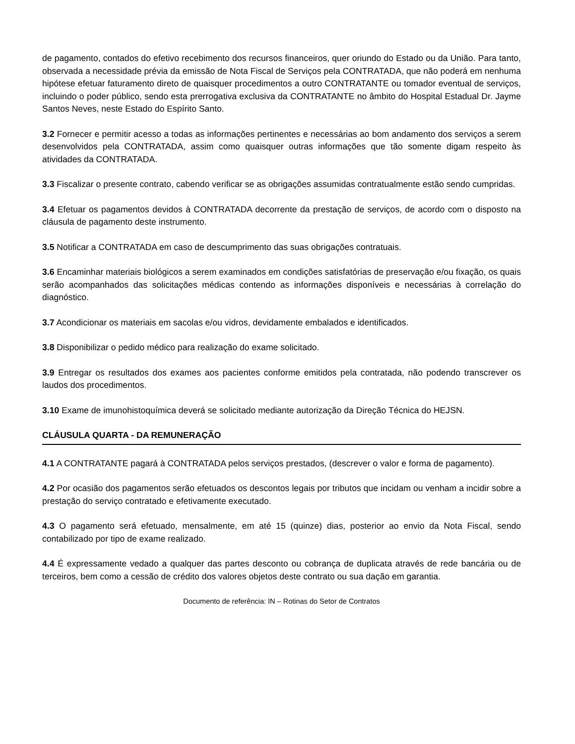de pagamento, contados do efetivo recebimento dos recursos financeiros, quer oriundo do Estado ou da União. Para tanto, observada a necessidade prévia da emissão de Nota Fiscal de Serviços pela CONTRATADA, que não poderá em nenhuma hipótese efetuar faturamento direto de quaisquer procedimentos a outro CONTRATANTE ou tomador eventual de serviços, incluindo o poder público, sendo esta prerrogativa exclusiva da CONTRATANTE no âmbito do Hospital Estadual Dr. Jayme Santos Neves, neste Estado do Espírito Santo.
3.2 Fornecer e permitir acesso a todas as informações pertinentes e necessárias ao bom andamento dos serviços a serem desenvolvidos pela CONTRATADA, assim como quaisquer outras informações que tão somente digam respeito às atividades da CONTRATADA.
3.3 Fiscalizar o presente contrato, cabendo verificar se as obrigações assumidas contratualmente estão sendo cumpridas.
3.4 Efetuar os pagamentos devidos à CONTRATADA decorrente da prestação de serviços, de acordo com o disposto na cláusula de pagamento deste instrumento.
3.5 Notificar a CONTRATADA em caso de descumprimento das suas obrigações contratuais.
3.6 Encaminhar materiais biológicos a serem examinados em condições satisfatórias de preservação e/ou fixação, os quais serão acompanhados das solicitações médicas contendo as informações disponíveis e necessárias à correlação do diagnóstico.
3.7 Acondicionar os materiais em sacolas e/ou vidros, devidamente embalados e identificados.
3.8 Disponibilizar o pedido médico para realização do exame solicitado.
3.9 Entregar os resultados dos exames aos pacientes conforme emitidos pela contratada, não podendo transcrever os laudos dos procedimentos.
3.10 Exame de imunohistoquímica deverá se solicitado mediante autorização da Direção Técnica do HEJSN.
CLÁUSULA QUARTA - DA REMUNERAÇÃO
4.1 A CONTRATANTE pagará à CONTRATADA pelos serviços prestados, (descrever o valor e forma de pagamento).
4.2 Por ocasião dos pagamentos serão efetuados os descontos legais por tributos que incidam ou venham a incidir sobre a prestação do serviço contratado e efetivamente executado.
4.3 O pagamento será efetuado, mensalmente, em até 15 (quinze) dias, posterior ao envio da Nota Fiscal, sendo contabilizado por tipo de exame realizado.
4.4 É expressamente vedado a qualquer das partes desconto ou cobrança de duplicata através de rede bancária ou de terceiros, bem como a cessão de crédito dos valores objetos deste contrato ou sua dação em garantia.
Documento de referência: IN – Rotinas do Setor de Contratos